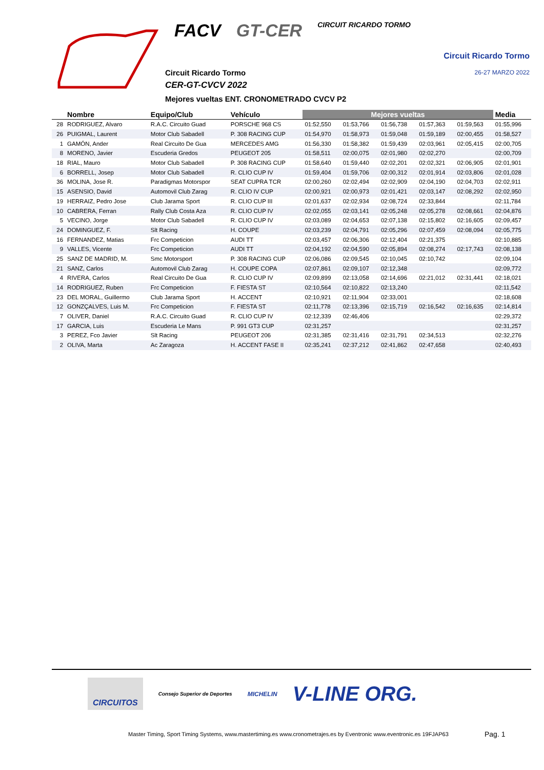FACV GT-CER CIRCUIT RICARDO TORMO
Circuit Ricardo Tormo
26-27 MARZO 2022
Circuit Ricardo Tormo
CER-GT-CVCV 2022
Mejores vueltas ENT. CRONOMETRADO CVCV P2
| | Nombre | Equipo/Club | Vehículo | Mejores vueltas | | | | | Media |
| --- | --- | --- | --- | --- | --- | --- | --- | --- | --- |
| 28 | RODRIGUEZ, Alvaro | R.A.C. Circuito Guad | PORSCHE 968 CS | 01:52,550 | 01:53,766 | 01:56,738 | 01:57,363 | 01:59,563 | 01:55,996 |
| 26 | PUIGMAL, Laurent | Motor Club Sabadell | P. 308 RACING CUP | 01:54,970 | 01:58,973 | 01:59,048 | 01:59,189 | 02:00,455 | 01:58,527 |
| 1 | GAMÓN, Ander | Real Circuito De Gua | MERCEDES AMG | 01:56,330 | 01:58,382 | 01:59,439 | 02:03,961 | 02:05,415 | 02:00,705 |
| 8 | MORENO, Javier | Escuderia Gredos | PEUGEOT 205 | 01:58,511 | 02:00,075 | 02:01,980 | 02:02,270 | | 02:00,709 |
| 18 | RIAL, Mauro | Motor Club Sabadell | P. 308 RACING CUP | 01:58,640 | 01:59,440 | 02:02,201 | 02:02,321 | 02:06,905 | 02:01,901 |
| 6 | BORRELL, Josep | Motor Club Sabadell | R. CLIO CUP IV | 01:59,404 | 01:59,706 | 02:00,312 | 02:01,914 | 02:03,806 | 02:01,028 |
| 36 | MOLINA, Jose R. | Paradigmas Motorspor | SEAT CUPRA TCR | 02:00,260 | 02:02,494 | 02:02,909 | 02:04,190 | 02:04,703 | 02:02,911 |
| 15 | ASENSIO, David | Automovil Club Zarag | R. CLIO IV CUP | 02:00,921 | 02:00,973 | 02:01,421 | 02:03,147 | 02:08,292 | 02:02,950 |
| 19 | HERRAIZ, Pedro Jose | Club Jarama Sport | R. CLIO CUP III | 02:01,637 | 02:02,934 | 02:08,724 | 02:33,844 | | 02:11,784 |
| 10 | CABRERA, Ferran | Rally Club Costa Aza | R. CLIO CUP IV | 02:02,055 | 02:03,141 | 02:05,248 | 02:05,278 | 02:08,661 | 02:04,876 |
| 5 | VECINO, Jorge | Motor Club Sabadell | R. CLIO CUP IV | 02:03,089 | 02:04,653 | 02:07,138 | 02:15,802 | 02:16,605 | 02:09,457 |
| 24 | DOMINGUEZ, F. | Slt Racing | H. COUPE | 02:03,239 | 02:04,791 | 02:05,296 | 02:07,459 | 02:08,094 | 02:05,775 |
| 16 | FERNANDEZ, Matias | Frc Competicion | AUDI TT | 02:03,457 | 02:06,306 | 02:12,404 | 02:21,375 | | 02:10,885 |
| 9 | VALLES, Vicente | Frc Competicion | AUDI TT | 02:04,192 | 02:04,590 | 02:05,894 | 02:08,274 | 02:17,743 | 02:08,138 |
| 25 | SANZ DE MADRID, M. | Smc Motorsport | P. 308 RACING CUP | 02:06,086 | 02:09,545 | 02:10,045 | 02:10,742 | | 02:09,104 |
| 21 | SANZ, Carlos | Automovil Club Zarag | H. COUPE COPA | 02:07,861 | 02:09,107 | 02:12,348 | | | 02:09,772 |
| 4 | RIVERA, Carlos | Real Circuito De Gua | R. CLIO CUP IV | 02:09,899 | 02:13,058 | 02:14,696 | 02:21,012 | 02:31,441 | 02:18,021 |
| 14 | RODRIGUEZ, Ruben | Frc Competicion | F. FIESTA ST | 02:10,564 | 02:10,822 | 02:13,240 | | | 02:11,542 |
| 23 | DEL MORAL, Guillermo | Club Jarama Sport | H. ACCENT | 02:10,921 | 02:11,904 | 02:33,001 | | | 02:18,608 |
| 12 | GONZÇALVES, Luis M. | Frc Competicion | F. FIESTA ST | 02:11,778 | 02:13,396 | 02:15,719 | 02:16,542 | 02:16,635 | 02:14,814 |
| 7 | OLIVER, Daniel | R.A.C. Circuito Guad | R. CLIO CUP IV | 02:12,339 | 02:46,406 | | | | 02:29,372 |
| 17 | GARCIA, Luis | Escuderia Le Mans | P. 991 GT3 CUP | 02:31,257 | | | | | 02:31,257 |
| 3 | PEREZ, Fco Javier | Slt Racing | PEUGEOT 206 | 02:31,385 | 02:31,416 | 02:31,791 | 02:34,513 | | 02:32,276 |
| 2 | OLIVA, Marta | Ac Zaragoza | H. ACCENT FASE II | 02:35,241 | 02:37,212 | 02:41,862 | 02:47,658 | | 02:40,493 |
CIRCUITOS Consejo Superior de Deportes MICHELIN V-LINE ORG.
Master Timing, Sport Timing Systems, www.mastertiming.es www.cronometrajes.es by Eventronic www.eventronic.es 19FJAP63
Pag. 1